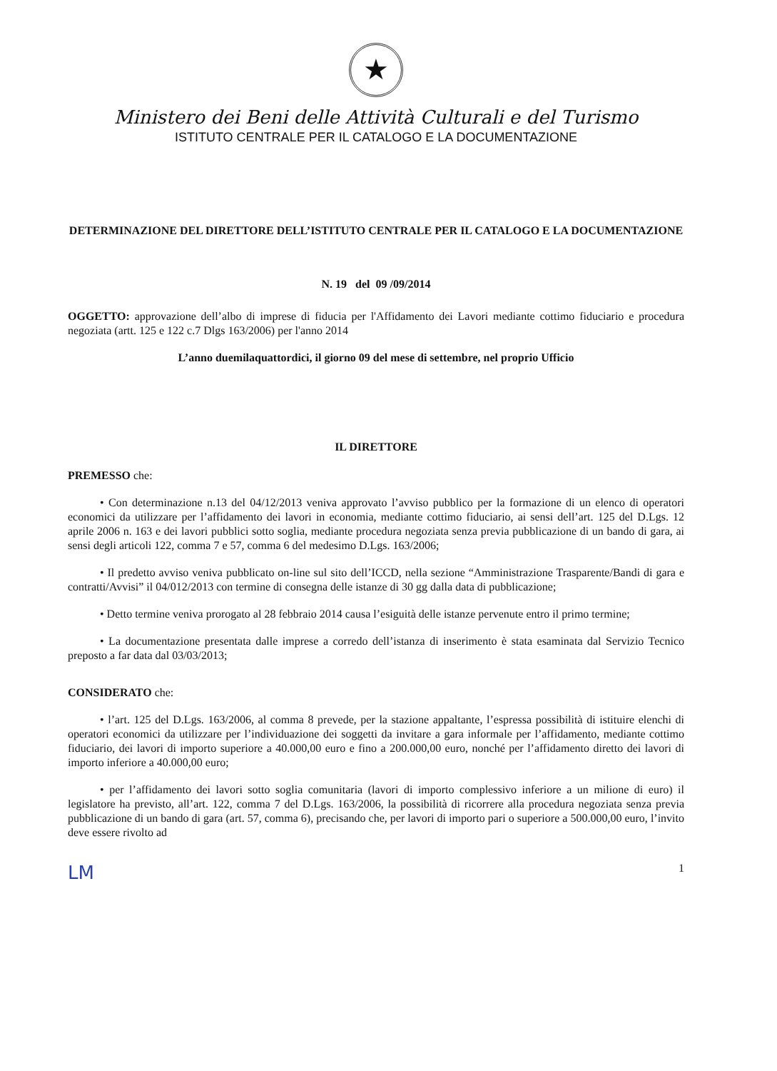★
Ministero dei Beni delle Attività Culturali e del Turismo
ISTITUTO CENTRALE PER IL CATALOGO E LA DOCUMENTAZIONE
DETERMINAZIONE DEL DIRETTORE DELL’ISTITUTO CENTRALE PER IL CATALOGO E LA DOCUMENTAZIONE
N. 19 del 09 /09/2014
OGGETTO: approvazione dell’albo di imprese di fiducia per l'Affidamento dei Lavori mediante cottimo fiduciario e procedura negoziata (artt. 125 e 122 c.7 Dlgs 163/2006) per l'anno 2014
L’anno duemilaquattordici, il giorno 09 del mese di settembre, nel proprio Ufficio
IL DIRETTORE
PREMESSO che:
• Con determinazione n.13 del 04/12/2013 veniva approvato l’avviso pubblico per la formazione di un elenco di operatori economici da utilizzare per l’affidamento dei lavori in economia, mediante cottimo fiduciario, ai sensi dell’art. 125 del D.Lgs. 12 aprile 2006 n. 163 e dei lavori pubblici sotto soglia, mediante procedura negoziata senza previa pubblicazione di un bando di gara, ai sensi degli articoli 122, comma 7 e 57, comma 6 del medesimo D.Lgs. 163/2006;
• Il predetto avviso veniva pubblicato on-line sul sito dell’ICCD, nella sezione “Amministrazione Trasparente/Bandi di gara e contratti/Avvisi” il 04/012/2013 con termine di consegna delle istanze di 30 gg dalla data di pubblicazione;
• Detto termine veniva prorogato al 28 febbraio 2014 causa l’esiguità delle istanze pervenute entro il primo termine;
• La documentazione presentata dalle imprese a corredo dell’istanza di inserimento è stata esaminata dal Servizio Tecnico preposto a far data dal 03/03/2013;
CONSIDERATO che:
• l’art. 125 del D.Lgs. 163/2006, al comma 8 prevede, per la stazione appaltante, l’espressa possibilità di istituire elenchi di operatori economici da utilizzare per l’individuazione dei soggetti da invitare a gara informale per l’affidamento, mediante cottimo fiduciario, dei lavori di importo superiore a 40.000,00 euro e fino a 200.000,00 euro, nonché per l’affidamento diretto dei lavori di importo inferiore a 40.000,00 euro;
• per l’affidamento dei lavori sotto soglia comunitaria (lavori di importo complessivo inferiore a un milione di euro) il legislatore ha previsto, all’art. 122, comma 7 del D.Lgs. 163/2006, la possibilità di ricorrere alla procedura negoziata senza previa pubblicazione di un bando di gara (art. 57, comma 6), precisando che, per lavori di importo pari o superiore a 500.000,00 euro, l’invito deve essere rivolto ad
LM 1